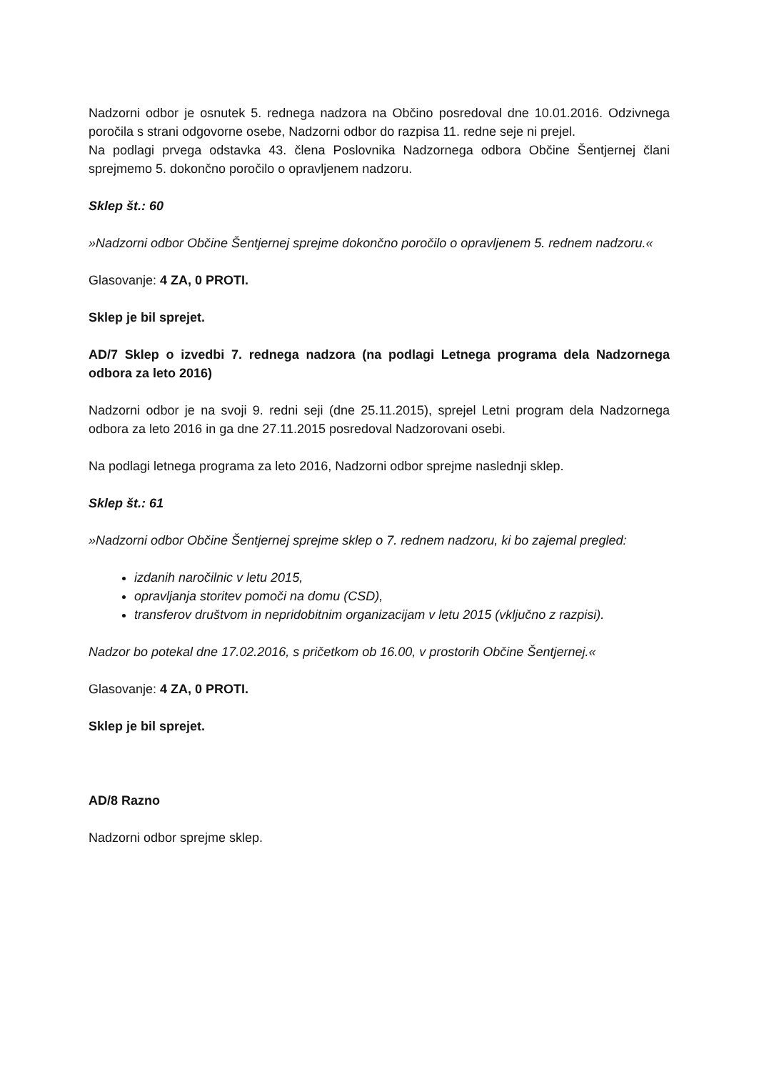Nadzorni odbor je osnutek 5. rednega nadzora na Občino posredoval dne 10.01.2016. Odzivnega poročila s strani odgovorne osebe, Nadzorni odbor do razpisa 11. redne seje ni prejel.
Na podlagi prvega odstavka 43. člena Poslovnika Nadzornega odbora Občine Šentjernej člani sprejmemo 5. dokončno poročilo o opravljenem nadzoru.
Sklep št.: 60
»Nadzorni odbor Občine Šentjernej sprejme dokončno poročilo o opravljenem 5. rednem nadzoru.«
Glasovanje: 4 ZA, 0 PROTI.
Sklep je bil sprejet.
AD/7 Sklep o izvedbi 7. rednega nadzora (na podlagi Letnega programa dela Nadzornega odbora za leto 2016)
Nadzorni odbor je na svoji 9. redni seji (dne 25.11.2015), sprejel Letni program dela Nadzornega odbora za leto 2016 in ga dne 27.11.2015 posredoval Nadzorovani osebi.
Na podlagi letnega programa za leto 2016, Nadzorni odbor sprejme naslednji sklep.
Sklep št.: 61
»Nadzorni odbor Občine Šentjernej sprejme sklep o 7. rednem nadzoru, ki bo zajemal pregled:
izdanih naročilnic v letu 2015,
opravljanja storitev pomoči na domu (CSD),
transferov društvom in nepridobitnim organizacijam v letu 2015 (vključno z razpisi).
Nadzor bo potekal dne 17.02.2016, s pričetkom ob 16.00, v prostorih Občine Šentjernej.«
Glasovanje: 4 ZA, 0 PROTI.
Sklep je bil sprejet.
AD/8 Razno
Nadzorni odbor sprejme sklep.